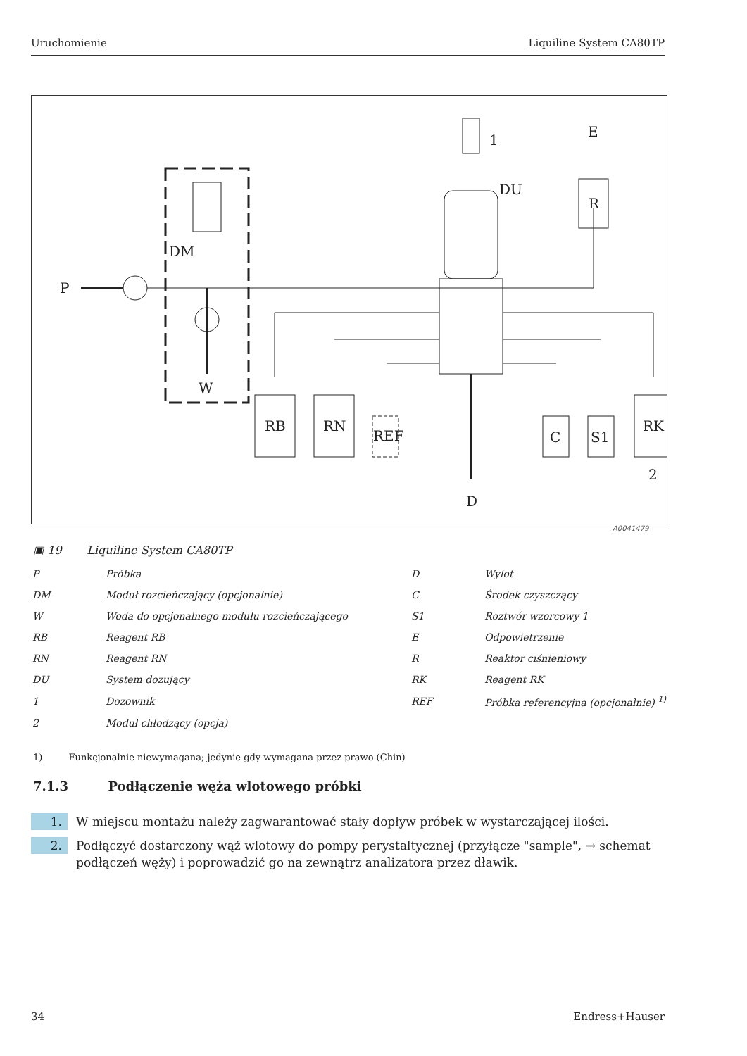Uruchomienie Liquiline System CA80TP
P
DM
W
1
E
R
DU
RB
RN
REF
C
S1
RK
2
D
A0041479
▣ 19 Liquiline System CA80TP
| P | Próbka | D | Wylot |
| DM | Moduł rozcieńczający (opcjonalnie) | C | Środek czyszczący |
| W | Woda do opcjonalnego modułu rozcieńczającego | S1 | Roztwór wzorcowy 1 |
| RB | Reagent RB | E | Odpowietrzenie |
| RN | Reagent RN | R | Reaktor ciśnieniowy |
| DU | System dozujący | RK | Reagent RK |
| 1 | Dozownik | REF | Próbka referencyjna (opcjonalnie) <sup>1)</sup> |
| 2 | Moduł chłodzący (opcja) | | |
1) Funkcjonalnie niewymagana; jedynie gdy wymagana przez prawo (Chin)
7.1.3 Podłączenie węża wlotowego próbki
1. W miejscu montażu należy zagwarantować stały dopływ próbek w wystarczającej ilości.
2. Podłączyć dostarczony wąż wlotowy do pompy perystaltycznej (przyłącze "sample", → schemat podłączeń węży) i poprowadzić go na zewnątrz analizatora przez dławik.
34 Endress+Hauser